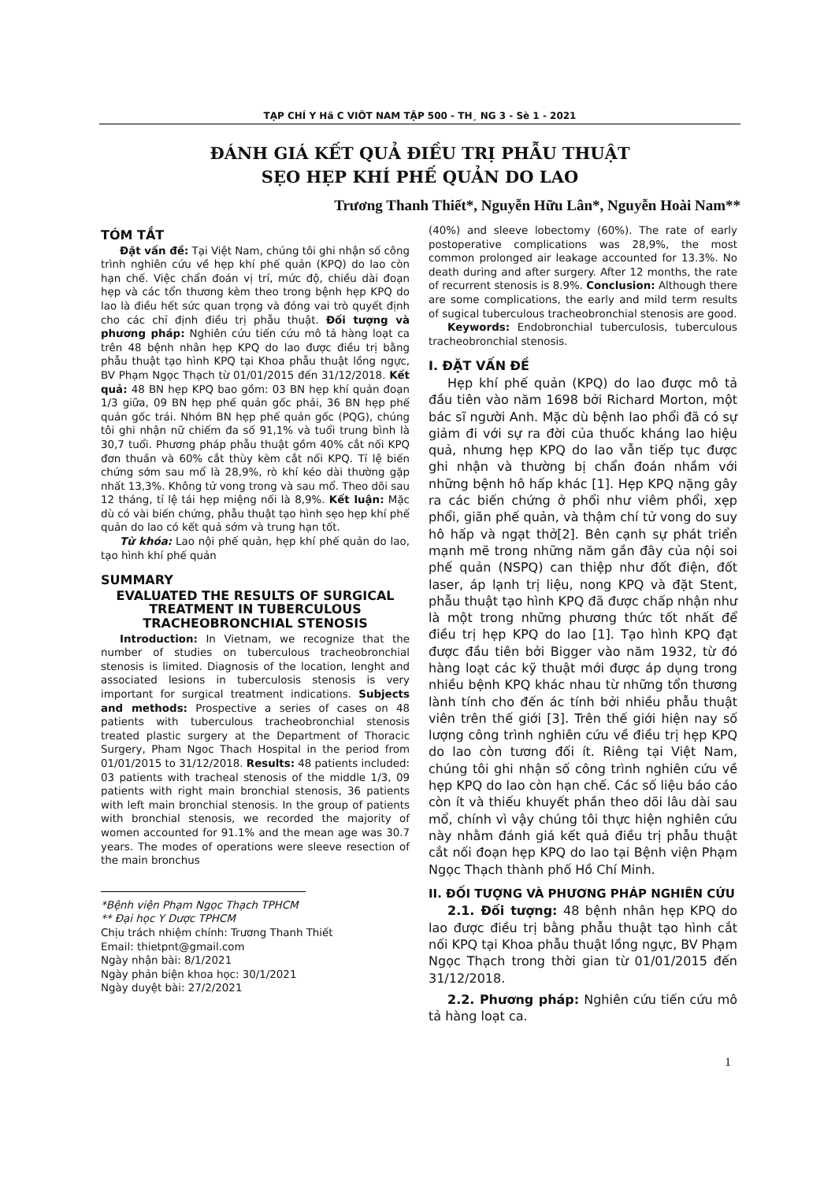TẠP CHÍ Y Hä C VIÖT NAM TẬP 500 - TH¸ NG 3 - Sè 1 - 2021
ĐÁNH GIÁ KẾT QUẢ ĐIỀU TRỊ PHẪU THUẬT
SẸO HẸP KHÍ PHẾ QUẢN DO LAO
Trương Thanh Thiết*, Nguyễn Hữu Lân*, Nguyễn Hoài Nam**
TÓM TẮT
Đặt vấn đề: Tại Việt Nam, chúng tôi ghi nhận số công trình nghiên cứu về hẹp khí phế quản (KPQ) do lao còn hạn chế. Việc chẩn đoán vị trí, mức độ, chiều dài đoạn hẹp và các tổn thương kèm theo trong bệnh hẹp KPQ do lao là điều hết sức quan trọng và đóng vai trò quyết định cho các chỉ định điều trị phẫu thuật. Đối tượng và phương pháp: Nghiên cứu tiến cứu mô tả hàng loạt ca trên 48 bệnh nhân hẹp KPQ do lao được điều trị bằng phẫu thuật tạo hình KPQ tại Khoa phẫu thuật lồng ngực, BV Phạm Ngọc Thạch từ 01/01/2015 đến 31/12/2018. Kết quả: 48 BN hẹp KPQ bao gồm: 03 BN hẹp khí quản đoạn 1/3 giữa, 09 BN hẹp phế quản gốc phải, 36 BN hẹp phế quản gốc trái. Nhóm BN hẹp phế quản gốc (PQG), chúng tôi ghi nhận nữ chiếm đa số 91,1% và tuổi trung bình là 30,7 tuổi. Phương pháp phẫu thuật gồm 40% cắt nối KPQ đơn thuần và 60% cắt thùy kèm cắt nối KPQ. Tỉ lệ biến chứng sớm sau mổ là 28,9%, rò khí kéo dài thường gặp nhất 13,3%. Không tử vong trong và sau mổ. Theo dõi sau 12 tháng, tỉ lệ tái hẹp miệng nối là 8,9%. Kết luận: Mặc dù có vài biến chứng, phẫu thuật tạo hình sẹo hẹp khí phế quản do lao có kết quả sớm và trung hạn tốt.
Từ khóa: Lao nội phế quản, hẹp khí phế quản do lao, tạo hình khí phế quản
SUMMARY
EVALUATED THE RESULTS OF SURGICAL TREATMENT IN TUBERCULOUS TRACHEOBRONCHIAL STENOSIS
Introduction: In Vietnam, we recognize that the number of studies on tuberculous tracheobronchial stenosis is limited. Diagnosis of the location, lenght and associated lesions in tuberculosis stenosis is very important for surgical treatment indications. Subjects and methods: Prospective a series of cases on 48 patients with tuberculous tracheobronchial stenosis treated plastic surgery at the Department of Thoracic Surgery, Pham Ngoc Thach Hospital in the period from 01/01/2015 to 31/12/2018. Results: 48 patients included: 03 patients with tracheal stenosis of the middle 1/3, 09 patients with right main bronchial stenosis, 36 patients with left main bronchial stenosis. In the group of patients with bronchial stenosis, we recorded the majority of women accounted for 91.1% and the mean age was 30.7 years. The modes of operations were sleeve resection of the main bronchus
*Bệnh viện Phạm Ngọc Thạch TPHCM
** Đại học Y Dược TPHCM
Chịu trách nhiệm chính: Trương Thanh Thiết
Email: thietpnt@gmail.com
Ngày nhận bài: 8/1/2021
Ngày phản biện khoa học: 30/1/2021
Ngày duyệt bài: 27/2/2021
(40%) and sleeve lobectomy (60%). The rate of early postoperative complications was 28,9%, the most common prolonged air leakage accounted for 13.3%. No death during and after surgery. After 12 months, the rate of recurrent stenosis is 8.9%. Conclusion: Although there are some complications, the early and mild term results of sugical tuberculous tracheobronchial stenosis are good.
Keywords: Endobronchial tuberculosis, tuberculous tracheobronchial stenosis.
I. ĐẶT VẤN ĐỀ
Hẹp khí phế quản (KPQ) do lao được mô tả đầu tiên vào năm 1698 bởi Richard Morton, một bác sĩ người Anh. Mặc dù bệnh lao phổi đã có sự giảm đi với sự ra đời của thuốc kháng lao hiệu quả, nhưng hẹp KPQ do lao vẫn tiếp tục được ghi nhận và thường bị chẩn đoán nhầm với những bệnh hô hấp khác [1]. Hẹp KPQ nặng gây ra các biến chứng ở phổi như viêm phổi, xẹp phổi, giãn phế quản, và thậm chí tử vong do suy hô hấp và ngạt thở[2]. Bên cạnh sự phát triển mạnh mẽ trong những năm gần đây của nội soi phế quản (NSPQ) can thiệp như đốt điện, đốt laser, áp lạnh trị liệu, nong KPQ và đặt Stent, phẫu thuật tạo hình KPQ đã được chấp nhận như là một trong những phương thức tốt nhất để điều trị hẹp KPQ do lao [1]. Tạo hình KPQ đạt được đầu tiên bởi Bigger vào năm 1932, từ đó hàng loạt các kỹ thuật mới được áp dụng trong nhiều bệnh KPQ khác nhau từ những tổn thương lành tính cho đến ác tính bởi nhiều phẫu thuật viên trên thế giới [3]. Trên thế giới hiện nay số lượng công trình nghiên cứu về điều trị hẹp KPQ do lao còn tương đối ít. Riêng tại Việt Nam, chúng tôi ghi nhận số công trình nghiên cứu về hẹp KPQ do lao còn hạn chế. Các số liệu báo cáo còn ít và thiếu khuyết phần theo dõi lâu dài sau mổ, chính vì vậy chúng tôi thực hiện nghiên cứu này nhằm đánh giá kết quả điều trị phẫu thuật cắt nối đoạn hẹp KPQ do lao tại Bệnh viện Phạm Ngọc Thạch thành phố Hồ Chí Minh.
II. ĐỐI TƯỢNG VÀ PHƯƠNG PHÁP NGHIÊN CỨU
2.1. Đối tượng: 48 bệnh nhân hẹp KPQ do lao được điều trị bằng phẫu thuật tạo hình cắt nối KPQ tại Khoa phẫu thuật lồng ngực, BV Phạm Ngọc Thạch trong thời gian từ 01/01/2015 đến 31/12/2018.
2.2. Phương pháp: Nghiên cứu tiến cứu mô tả hàng loạt ca.
1